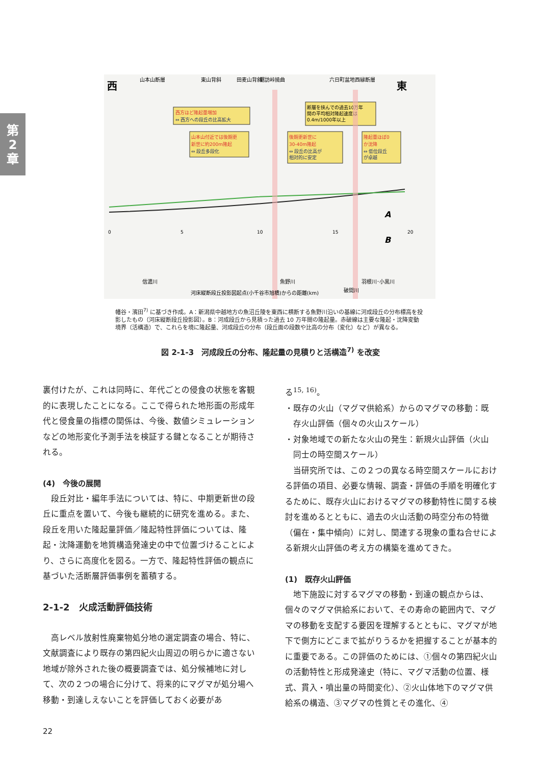第
2
章
西
東
山本山断層
東山背斜
田麦山背斜
鋸訪峠撓曲
六日町盆地西縁断層
西方ほど隆起量増加
⇔ 西方への段丘の比高拡大
断層を挟んでの過去10万年
間の平均相対隆起速度は
0.4m/1000年以上
山本山付近では後期更
新世に約200m隆起
⇔ 段丘多段化
後期更新世に
30-40m隆起
⇔ 段丘の比高が
相対的に安定
隆起量ほぼ0
か沈降
⇔ 低位段丘
が卓越
A
B
0
5
10
15
20
信濃川
魚野川
羽根川･小黒川
河床縦断段丘投影図起点(小千谷市旭橋)からの距離(km)
破間川
幡谷・濱田<sup>7)</sup> に基づき作成。A：新潟県中越地方の魚沼丘陵を東西に横断する魚野川沿いの基線に河成段丘の分布標高を投影したもの（河床縦断段丘投影図）。B：河成段丘から見積った過去 10 万年間の隆起量。赤破線は主要な隆起・沈降変動境界（活構造）で、これらを境に隆起量、河成段丘の分布（段丘面の段数や比高の分布（変化）など）が異なる。
図 2-1-3　河成段丘の分布、隆起量の見積りと活構造<sup>7)</sup> を改変
裏付けたが、これは同時に、年代ごとの侵食の状態を客観的に表現したことになる。ここで得られた地形面の形成年代と侵食量の指標の関係は、今後、数値シミュレーションなどの地形変化予測手法を検証する鍵となることが期待される。
(4)　今後の展開
　段丘対比・編年手法については、特に、中期更新世の段丘に重点を置いて、今後も継続的に研究を進める。また、段丘を用いた隆起量評価／隆起特性評価については、隆起・沈降運動を地質構造発達史の中で位置づけることにより、さらに高度化を図る。一方で、隆起特性評価の観点に基づいた活断層評価事例を蓄積する。
2-1-2　火成活動評価技術
　高レベル放射性廃棄物処分地の選定調査の場合、特に、文献調査により既存の第四紀火山周辺の明らかに適さない地域が除外された後の概要調査では、処分候補地に対して、次の２つの場合に分けて、将来的にマグマが処分場へ移動・到達しえないことを評価しておく必要があ
る<sup>15, 16)</sup>。
・既存の火山（マグマ供給系）からのマグマの移動：既
　存火山評価（個々の火山スケール）
・対象地域での新たな火山の発生：新規火山評価（火山
　同士の時空間スケール）
　当研究所では、この２つの異なる時空間スケールにおける評価の項目、必要な情報、調査・評価の手順を明確化するために、既存火山におけるマグマの移動特性に関する検討を進めるとともに、過去の火山活動の時空分布の特徴（偏在・集中傾向）に対し、関連する現象の重ね合せによる新規火山評価の考え方の構築を進めてきた。
(1)　既存火山評価
　地下施設に対するマグマの移動・到達の観点からは、個々のマグマ供給系において、その寿命の範囲内で、マグマの移動を支配する要因を理解するとともに、マグマが地下で側方にどこまで拡がりうるかを把握することが基本的に重要である。この評価のためには、①個々の第四紀火山の活動特性と形成発達史（特に、マグマ活動の位置、様式、貫入・噴出量の時間変化）、②火山体地下のマグマ供給系の構造、③マグマの性質とその進化、④
22